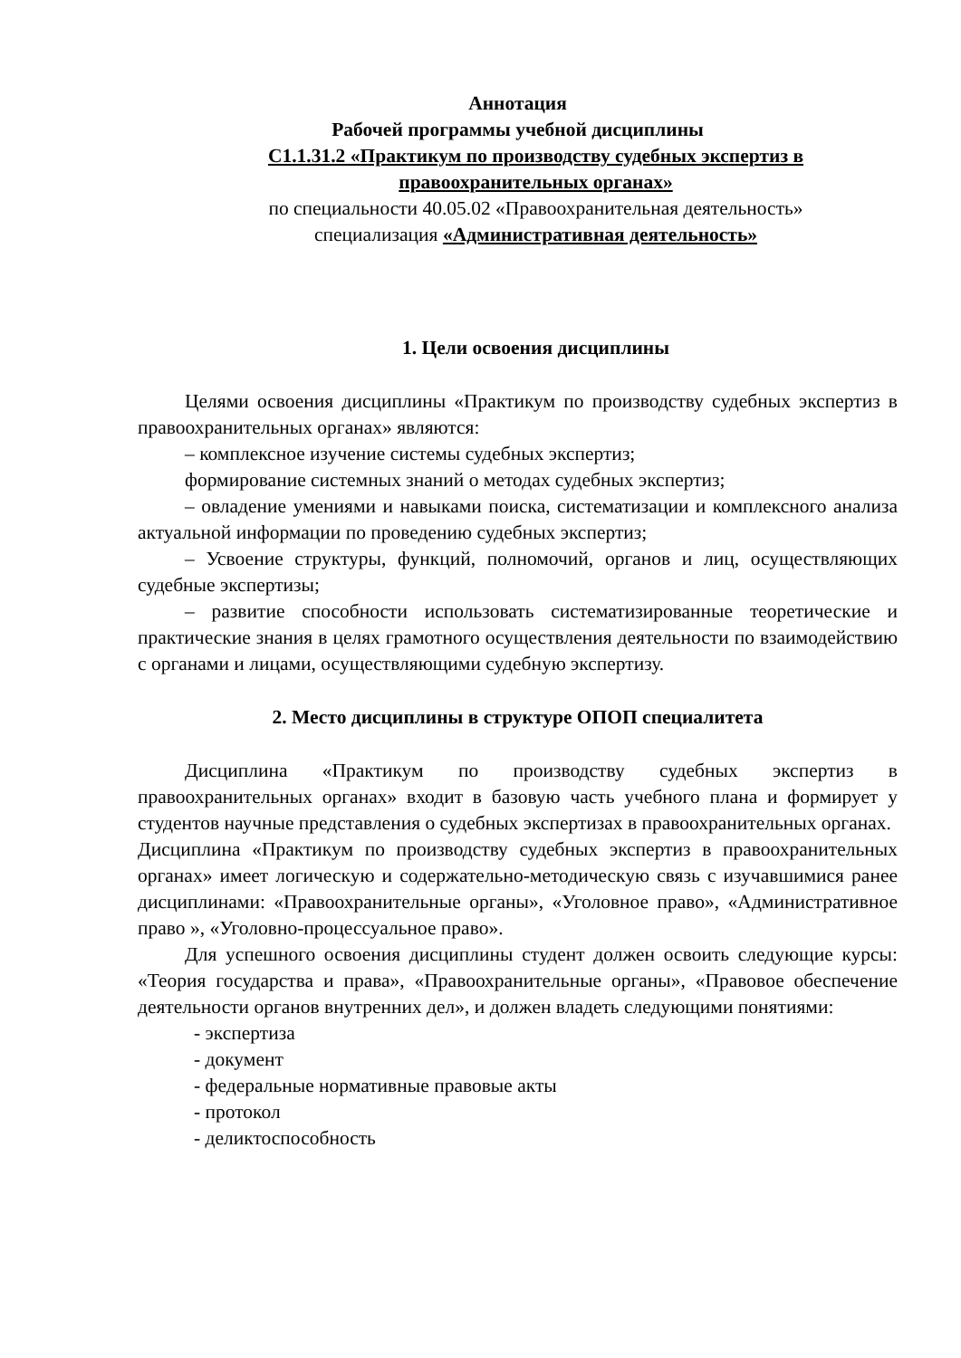Аннотация
Рабочей программы учебной дисциплины
С1.1.31.2 «Практикум по производству судебных экспертиз в правоохранительных органах»
по специальности 40.05.02 «Правоохранительная деятельность»
специализация «Административная деятельность»
1. Цели освоения дисциплины
Целями освоения дисциплины «Практикум по производству судебных экспертиз в правоохранительных органах» являются:
– комплексное изучение системы судебных экспертиз;
формирование системных знаний о методах судебных экспертиз;
– овладение умениями и навыками поиска, систематизации и комплексного анализа актуальной информации по проведению судебных экспертиз;
– Усвоение структуры, функций, полномочий, органов и лиц, осуществляющих судебные экспертизы;
– развитие способности использовать систематизированные теоретические и практические знания в целях грамотного осуществления деятельности по взаимодействию с органами и лицами, осуществляющими судебную экспертизу.
2. Место дисциплины в структуре ОПОП специалитета
Дисциплина «Практикум по производству судебных экспертиз в правоохранительных органах» входит в базовую часть учебного плана и формирует у студентов научные представления о судебных экспертизах в правоохранительных органах.
Дисциплина «Практикум по производству судебных экспертиз в правоохранительных органах» имеет логическую и содержательно-методическую связь с изучавшимися ранее дисциплинами: «Правоохранительные органы», «Уголовное право», «Административное право », «Уголовно-процессуальное право».
Для успешного освоения дисциплины студент должен освоить следующие курсы: «Теория государства и права», «Правоохранительные органы», «Правовое обеспечение деятельности органов внутренних дел», и должен владеть следующими понятиями:
- экспертиза
- документ
- федеральные нормативные правовые акты
- протокол
- деликтоспособность